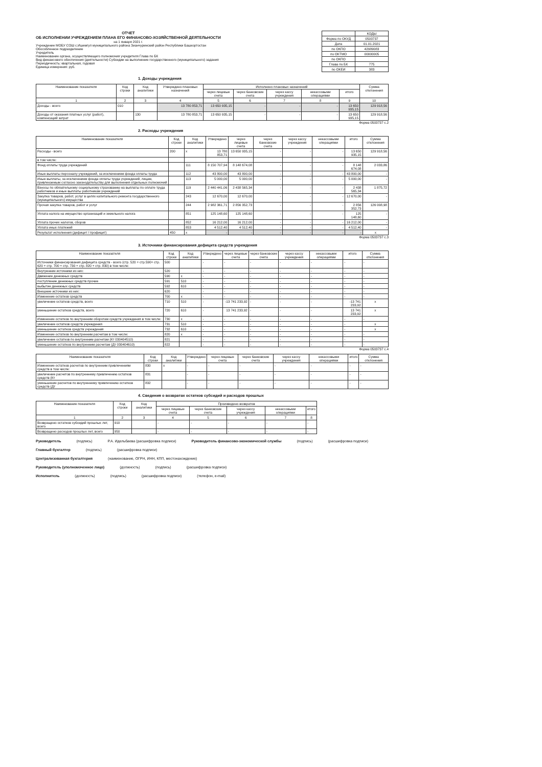ОТЧЕТ
ОБ ИСПОЛНЕНИИ УЧРЕЖДЕНИЕМ ПЛАНА ЕГО ФИНАНСОВО-ХОЗЯЙСТВЕННОЙ ДЕЯТЕЛЬНОСТИ
на 1 января 2021 г.
Учреждение МОБУ СОШ с.Ишемгул муниципального района Зианчуринский район Республики Башкортостан
Обособленное подразделение
Учредитель
Наименование органа, осуществляющего полномочия учредителя Глава по БК
Вид финансового обеспечения (деятельности) Субсидии на выполнение государственного (муниципального) задания
Периодичность: квартальная, годовая
Единица измерения: руб.
| | КОДЫ |
| Форма по ОКУД | 0503737 |
| Дата | 01.01.2021 |
| по ОКПО | 42989083 |
| по ОКТМО | 00000005 |
| по ОКПО | |
| Глава по БК | 775 |
| по ОКЕИ | 383 |
1. Доходы учреждения
| Наименование показателя | Код строки | Код аналитики | Утверждено плановых назначений | Исполнено плановых назначений | | | | | Сумма отклонения |
| --- | --- | --- | --- | --- | --- | --- | --- | --- | --- |
| | | | | через лицевые счета | через банковские счета | через кассу учреждения | некассовыми операциями | итого | |
| 1 | 2 | 3 | 4 | 5 | 6 | 7 | 8 | 9 | 10 |
| Доходы - всего | 010 | | 13 780 853,71 | 13 650 935,15 | - | - | - | 13 650 935,15 | 129 918,56 |
| Доходы от оказания платных услуг (работ), компенсаций затрат | | 130 | 13 780 853,71 | 13 650 935,15 | - | - | - | 13 650 935,15 | 129 918,56 |
Форма 0503737 с.2
2. Расходы учреждения
| Наименование показателя | Код строки | Код аналитики | Утверждено | через лицевые счета | через банковские счета | через кассу учреждения | некассовыми операциями | итого | Сумма отклонения |
| --- | --- | --- | --- | --- | --- | --- | --- | --- | --- |
| Расходы - всего | 200 | x | 13 780 853,71 | 13 650 935,15 | - | - | - | 13 650 935,15 | 129 918,56 |
| в том числе: | | | | | | | | | |
| Фонд оплаты труда учреждений | | 111 | 8 150 707,94 | 8 148 674,08 | - | - | - | 8 148 674,08 | 2 033,86 |
| Иные выплаты персоналу учреждений, за исключением фонда оплаты труда | | 112 | 43 800,00 | 43 800,00 | - | - | - | 43 800,00 | - |
| Иные выплаты, за исключением фонда оплаты труда учреждений, лицам, привлекаемым согласно законодательству для выполнения отдельных полномочий | | 113 | 5 000,00 | 5 000,00 | - | - | - | 5 000,00 | - |
| Взносы по обязательному социальному страхованию на выплаты по оплате труда работников и иные выплаты работникам учреждений | | 119 | 2 440 441,06 | 2 438 565,34 | - | - | - | 2 438 565,34 | 1 875,72 |
| Закупка товаров, работ, услуг в целях капитального ремонта государственного (муниципального) имущества | | 243 | 12 670,00 | 12 670,00 | - | - | - | 12 670,00 | - |
| Прочая закупка товаров, работ и услуг | | 244 | 2 982 361,71 | 2 856 352,73 | - | - | - | 2 856 352,73 | 126 008,98 |
| Уплата налога на имущество организаций и земельного налога | | 851 | 125 148,60 | 125 148,60 | - | - | - | 125 148,60 | - |
| Уплата прочих налогов, сборов | | 852 | 16 212,00 | 16 212,00 | - | - | - | 16 212,00 | - |
| Уплата иных платежей | | 853 | 4 512,40 | 4 512,40 | - | - | - | 4 512,40 | - |
| Результат исполнения (дефицит / профицит) | 450 | x | - | - | - | - | - | - | x |
Форма 0503737 с.3
3. Источники финансирования дефицита средств учреждения
| Наименование показателя | Код строки | Код аналитики | Утверждено | через лицевые счета | через банковские счета | через кассу учреждения | некассовыми операциями | итого | Сумма отклонения |
| --- | --- | --- | --- | --- | --- | --- | --- | --- | --- |
| Источники финансирования дефицита средств - всего (стр. 520 + стр.590+ стр. 620 + стр. 700 + стр. 730 + стр. 820 + стр. 830) в том числе: | 500 | | - | - | - | - | - | - | - |
| Внутренние источники из них: | 520 | | - | - | - | - | - | - | - |
| Движение денежных средств | 590 | x | - | - | - | - | - | - | - |
| поступление денежных средств прочие | 591 | 510 | - | - | - | - | - | - | - |
| выбытие денежных средств | 592 | 610 | - | - | - | - | - | - | - |
| Внешние источники из них: | 620 | | - | - | - | - | - | - | - |
| Изменение остатков средств | 700 | x | - | - | - | - | - | - | - |
| увеличение остатков средств, всего | 710 | 510 | - | -13 741 233,92 | - | - | - | -13 741 233,92 | x |
| уменьшение остатков средств, всего | 720 | 610 | - | 13 741 233,92 | - | - | - | 13 741 233,92 | x |
| Изменение остатков по внутренним оборотам средств учреждения в том числе: | 730 | x | - | - | - | - | - | - | - |
| увеличение остатков средств учреждения | 731 | 510 | - | - | - | - | - | - | x |
| уменьшение остатков средств учреждения | 732 | 610 | - | - | - | - | - | - | x |
| Изменение остатков по внутренним расчетам в том числе: | 820 | x | - | - | - | - | - | - | - |
| увеличение остатков по внутренним расчетам (Кт 030404510) | 821 | | - | - | - | - | - | - | - |
| уменьшение остатков по внутренним расчетам (Дт 030404610) | 822 | | - | - | - | - | - | - | - |
Форма 0503737 с.4
| Наименование показателя | Код строки | Код аналитики | Утверждено | через лицевые счета | через банковские счета | через кассу учреждения | некассовыми операциями | итого | Сумма отклонения |
| --- | --- | --- | --- | --- | --- | --- | --- | --- | --- |
| Изменение остатков расчетов по внутренним привлечениям средств в том числе: | 830 | x | - | - | - | - | - | - | - |
| увеличение расчетов по внутреннему привлечению остатков средств (Кт | 831 | | - | - | - | - | - | - | - |
| уменьшение расчетов по внутреннему привлечению остатков средств (Дт | 832 | | - | - | - | - | - | - | - |
4. Сведения о возвратах остатков субсидий и расходов прошлых
| Наименование показателя | Код строки | Код аналитики | Произведено возвратов | | | | |
| --- | --- | --- | --- | --- | --- | --- | --- |
| | | | через лицевые счета | через банковские счета | через кассу учреждения | некассовыми операциями | итого |
| 1 | 2 | 3 | 4 | 5 | 6 | 7 | 8 |
| Возвращено остатков субсидий прошлых лет, всего | 910 | | - | - | - | - | - |
| Возвращено расходов прошлых лет, всего | 950 | | - | - | - | - | - |
Руководитель (подпись) Р.А. Идельбаева (расшифровка подписи) Руководитель финансово-экономической службы (подпись) (расшифровка подписи)
Главный бухгалтер (подпись) (расшифровка подписи)
Централизованная бухгалтерия (наименование, ОГРН, ИНН, КПП, местонахождение)
Руководитель (уполномоченное лицо) (должность) (подпись) (расшифровка подписи)
Исполнитель (должность) (подпись) (расшифровка подписи) (телефон, e-mail)